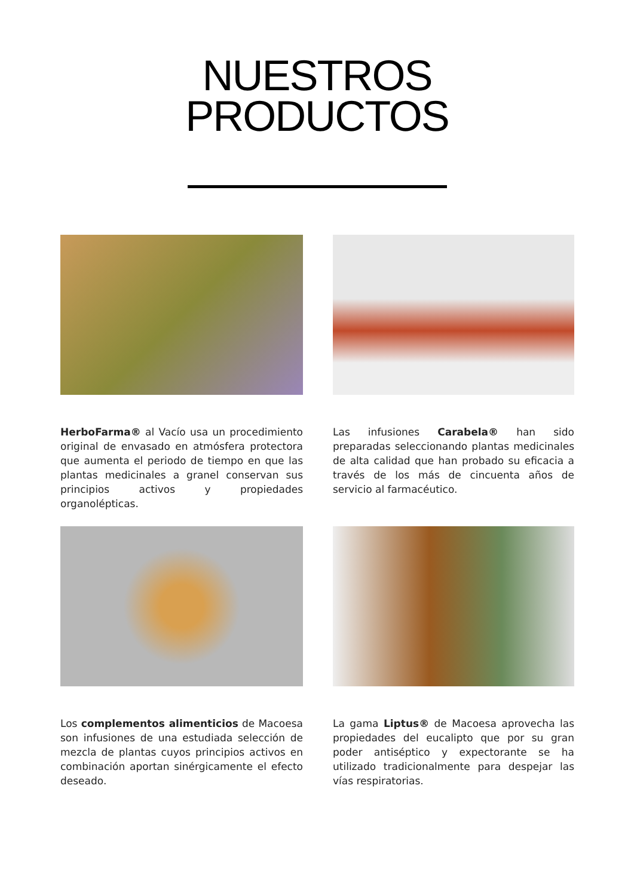NUESTROS
PRODUCTOS
HerboFarma® al Vacío usa un procedimiento original de envasado en atmósfera protectora que aumenta el periodo de tiempo en que las plantas medicinales a granel conservan sus principios activos y propiedades organolépticas.
Las infusiones Carabela® han sido preparadas seleccionando plantas medicinales de alta calidad que han probado su eficacia a través de los más de cincuenta años de servicio al farmacéutico.
Los complementos alimenticios de Macoesa son infusiones de una estudiada selección de mezcla de plantas cuyos principios activos en combinación aportan sinérgicamente el efecto deseado.
La gama Liptus® de Macoesa aprovecha las propiedades del eucalipto que por su gran poder antiséptico y expectorante se ha utilizado tradicionalmente para despejar las vías respiratorias.